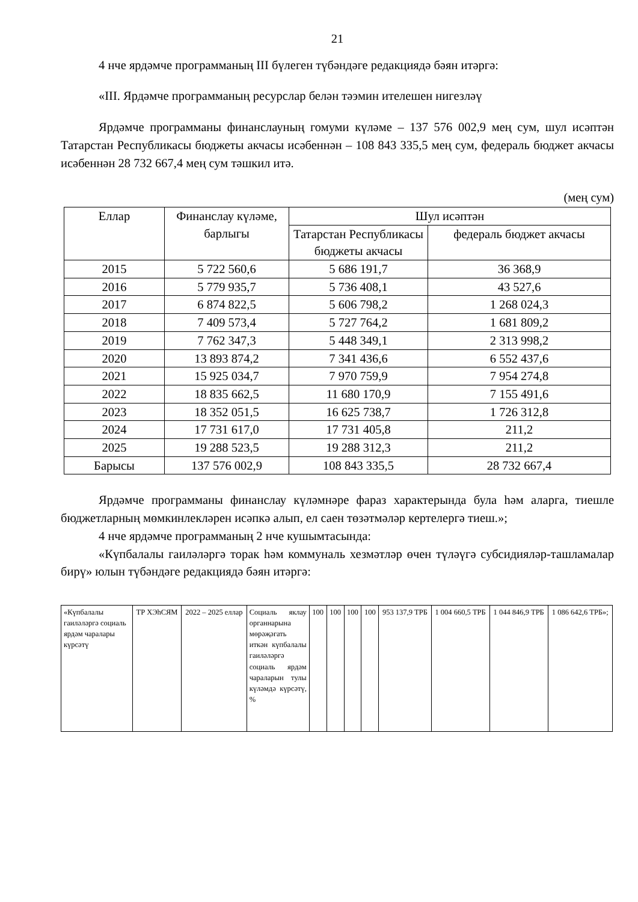21
4 нче ярдәмче программаның III бүлеген түбәндәге редакциядә бәян итәргә:
«III. Ярдәмче программаның ресурслар белән тәэмин ителешен нигезләү
Ярдәмче программаны финанслауның гомуми күләме – 137 576 002,9 мең сум, шул исәптән Татарстан Республикасы бюджеты акчасы исәбеннән – 108 843 335,5 мең сум, федераль бюджет акчасы исәбеннән 28 732 667,4 мең сум тәшкил итә.
(мең сум)
| Еллар | Финанслау күләме, барлыгы | Шул исәптән | |
| --- | --- | --- | --- |
| | | Татарстан Республикасы бюджеты акчасы | федераль бюджет акчасы |
| 2015 | 5 722 560,6 | 5 686 191,7 | 36 368,9 |
| 2016 | 5 779 935,7 | 5 736 408,1 | 43 527,6 |
| 2017 | 6 874 822,5 | 5 606 798,2 | 1 268 024,3 |
| 2018 | 7 409 573,4 | 5 727 764,2 | 1 681 809,2 |
| 2019 | 7 762 347,3 | 5 448 349,1 | 2 313 998,2 |
| 2020 | 13 893 874,2 | 7 341 436,6 | 6 552 437,6 |
| 2021 | 15 925 034,7 | 7 970 759,9 | 7 954 274,8 |
| 2022 | 18 835 662,5 | 11 680 170,9 | 7 155 491,6 |
| 2023 | 18 352 051,5 | 16 625 738,7 | 1 726 312,8 |
| 2024 | 17 731 617,0 | 17 731 405,8 | 211,2 |
| 2025 | 19 288 523,5 | 19 288 312,3 | 211,2 |
| Барысы | 137 576 002,9 | 108 843 335,5 | 28 732 667,4 |
Ярдәмче программаны финанслау күләмнәре фараз характерында була һәм аларга, тиешле бюджетларның мөмкинлекләрен исәпкә алып, ел саен төзәтмәләр кертелергә тиеш.»;
4 нче ярдәмче программаның 2 нче кушымтасында:
«Күпбалалы гаиләләргә торак һәм коммуналь хезмәтләр өчен түләүгә субсидияләр-ташламалар бирү» юлын түбәндәге редакциядә бәян итәргә:
| «Күпбалалы гаиләләргә социаль ярдәм чаралары күрсәтү | ТР ХЭһСЯМ | 2022 – 2025 еллар | Социаль яклау органнарына мөрәҗәгать иткән күпбалалы гаиләләргә социаль ярдәм чараларын тулы күләмдә күрсәтү, % | 100 | 100 | 100 | 100 | 953 137,9 ТРБ | 1 004 660,5 ТРБ | 1 044 846,9 ТРБ | 1 086 642,6 ТРБ»; |